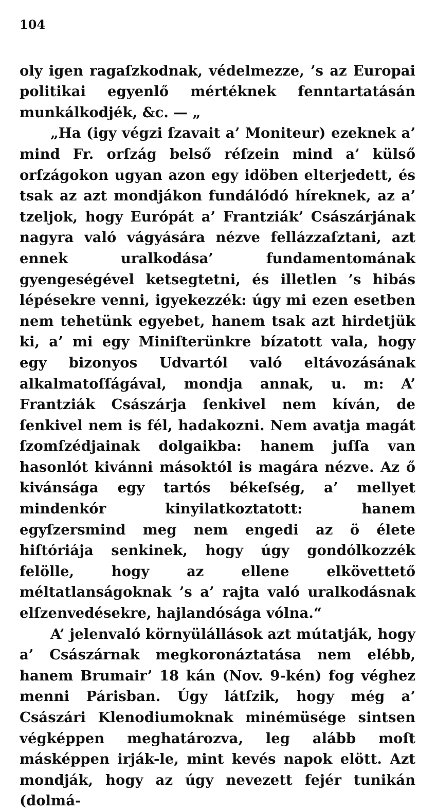104
oly igen ragaſzkodnak, védelmezze, ’s az Europai politikai egyenlő mértéknek fenntartatásán munkálkodjék, &c. — „
„Ha (igy végzi ſzavait a’ Moniteur) ezeknek a’ mind Fr. orſzág belső réſzein mind a’ külső orſzágokon ugyan azon egy idöben elterjedett, és tsak az azt mondjákon fundálódó híreknek, az a’ tzeljok, hogy Európát a’ Frantziák’ Császárjának nagyra való vágyására nézve fellázzaſztani, azt ennek uralkodása’ fundamentomának gyengeségével ketsegtetni, és illetlen ’s hibás lépésekre venni, igyekezzék: úgy mi ezen esetben nem tehetünk egyebet, hanem tsak azt hirdetjük ki, a’ mi egy Miniſterünkre bízatott vala, hogy egy bizonyos Udvartól való eltávozásának alkalmatoſſágával, mondja annak, u. m: A’ Frantziák Császárja ſenkivel nem kíván, de ſenkivel nem is fél, hadakozni. Nem avatja magát ſzomſzédjainak dolgaikba: hanem juſſa van hasonlót kivánni másoktól is magára nézve. Az ő kivánsága egy tartós békeſség, a’ mellyet mindenkór kinyilatkoztatott: hanem egyſzersmind meg nem engedi az ö élete hiſtóriája senkinek, hogy úgy gondólkozzék felölle, hogy az ellene elkövettető méltatlanságoknak ’s a’ rajta való uralkodásnak elſzenvedésekre, hajlandósága vólna.“
A’ jelenvaló környülállások azt mútatják, hogy a’ Császárnak megkoronáztatása nem elébb, hanem Brumair’ 18 kán (Nov. 9-kén) fog véghez menni Párisban. Úgy látſzik, hogy még a’ Császári Klenodiumoknak minémüsége sintsen végképpen meghatározva, leg alább moſt másképpen irják-le, mint kevés napok elött. Azt mondják, hogy az úgy nevezett fejér tunikán (dolmá-